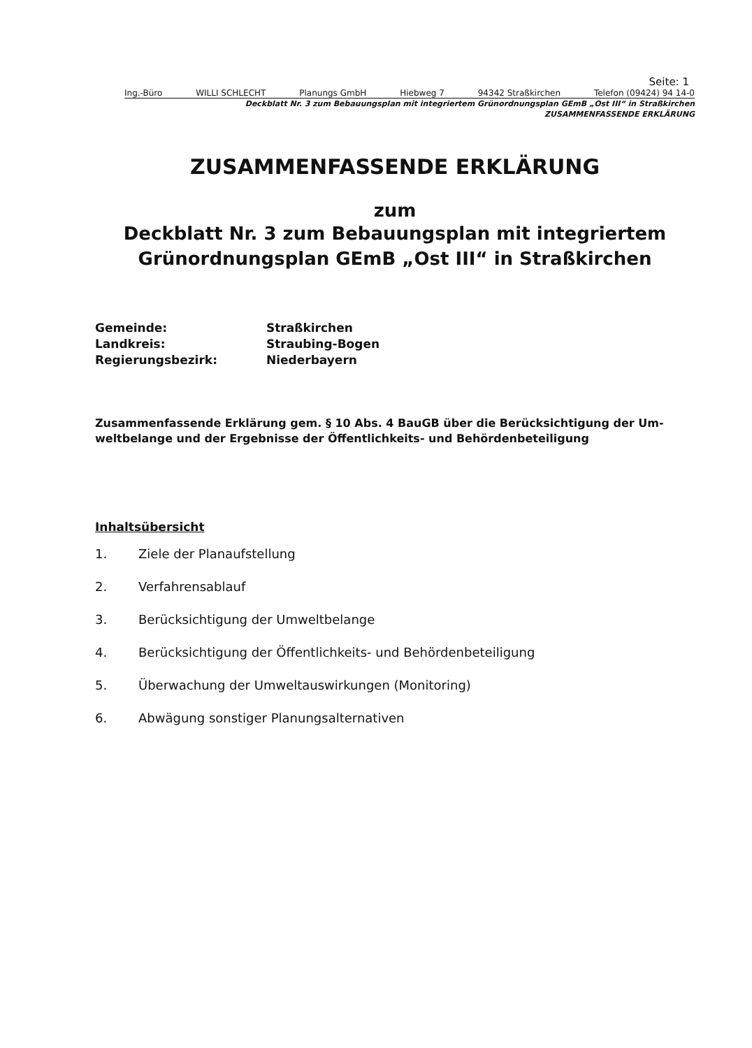Seite: 1
Ing.-Büro WILLI SCHLECHT Planungs GmbH Hiebweg 7 94342 Straßkirchen Telefon (09424) 94 14-0
Deckblatt Nr. 3 zum Bebauungsplan mit integriertem Grünordnungsplan GEmB „Ost III“ in Straßkirchen
ZUSAMMENFASSENDE ERKLÄRUNG
ZUSAMMENFASSENDE ERKLÄRUNG
zum
Deckblatt Nr. 3 zum Bebauungsplan mit integriertem
Grünordnungsplan GEmB „Ost III“ in Straßkirchen
| Gemeinde: | Straßkirchen |
| Landkreis: | Straubing-Bogen |
| Regierungsbezirk: | Niederbayern |
Zusammenfassende Erklärung gem. § 10 Abs. 4 BauGB über die Berücksichtigung der Um-weltbelange und der Ergebnisse der Öffentlichkeits- und Behördenbeteiligung
Inhaltsübersicht
1. Ziele der Planaufstellung
2. Verfahrensablauf
3. Berücksichtigung der Umweltbelange
4. Berücksichtigung der Öffentlichkeits- und Behördenbeteiligung
5. Überwachung der Umweltauswirkungen (Monitoring)
6. Abwägung sonstiger Planungsalternativen